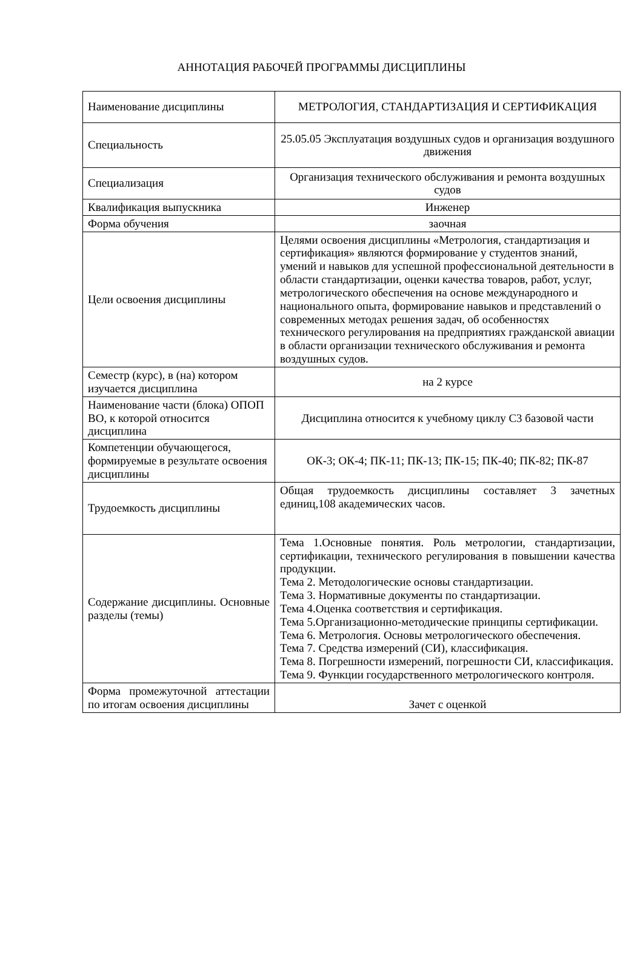АННОТАЦИЯ РАБОЧЕЙ ПРОГРАММЫ ДИСЦИПЛИНЫ
| Наименование дисциплины | МЕТРОЛОГИЯ, СТАНДАРТИЗАЦИЯ И СЕРТИФИКАЦИЯ |
| Специальность | 25.05.05 Эксплуатация воздушных судов и организация воздушного движения |
| Специализация | Организация технического обслуживания и ремонта воздушных судов |
| Квалификация выпускника | Инженер |
| Форма обучения | заочная |
| Цели освоения дисциплины | Целями освоения дисциплины «Метрология, стандартизация и сертификация» являются формирование у студентов знаний, умений и навыков для успешной профессиональной деятельности в области стандартизации, оценки качества товаров, работ, услуг, метрологического обеспечения на основе международного и национального опыта, формирование навыков и представлений о современных методах решения задач, об особенностях технического регулирования на предприятиях гражданской авиации в области организации технического обслуживания и ремонта воздушных судов. |
| Семестр (курс), в (на) котором изучается дисциплина | на 2 курсе |
| Наименование части (блока) ОПОП ВО, к которой относится дисциплина | Дисциплина относится к учебному циклу С3 базовой части |
| Компетенции обучающегося, формируемые в результате освоения дисциплины | ОК-3; ОК-4; ПК-11; ПК-13; ПК-15; ПК-40; ПК-82; ПК-87 |
| Трудоемкость дисциплины | Общая трудоемкость дисциплины составляет 3 зачетных единиц,108 академических часов. |
| Содержание дисциплины. Основные разделы (темы) | Тема 1.Основные понятия. Роль метрологии, стандартизации, сертификации, технического регулирования в повышении качества продукции. Тема 2. Методологические основы стандартизации. Тема 3. Нормативные документы по стандартизации. Тема 4.Оценка соответствия и сертификация. Тема 5.Организационно-методические принципы сертификации. Тема 6. Метрология. Основы метрологического обеспечения. Тема 7. Средства измерений (СИ), классификация. Тема 8. Погрешности измерений, погрешности СИ, классификация. Тема 9. Функции государственного метрологического контроля. |
| Форма промежуточной аттестации по итогам освоения дисциплины | Зачет с оценкой |